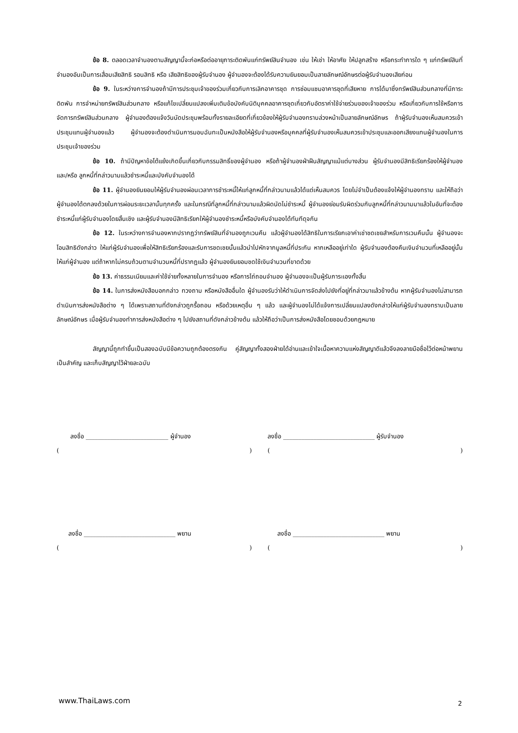ข้อ 8. ตลอดเวลาจำนองตามสัญญานี้จะก่อหรือต่ออายุภาระติดพันแก่ทรัพย์สินจำนอง เช่น ให้เช่า ให้อาศัย ให้ปลูกสร้าง หรือกระทำการใด ๆ แก่ทรัพย์สินที่จำนองอันเป็นการเสื่อมเสียสิทธิ รอนสิทธิ หรือ เสียสิทธิของผู้รับจำนอง ผู้จำนองจะต้องได้รับความยินยอมเป็นลายลักษณ์อักษรต่อผู้รับจำนองเสียก่อน
ข้อ 9. ในระหว่างการจำนองถ้ามีการประชุมเจ้าของร่วมเกี่ยวกับการเลิกอาคารชุด การซ่อมแซมอาคารชุดที่เสียหาย การได้มาซึ่งทรัพย์สินส่วนกลางที่มีภาระติดพัน การจำหน่ายทรัพย์สินส่วนกลาง หรือแก้ไขเปลี่ยนแปลงเพิ่มเติมข้อบังคับนิติบุคคลอาคารชุดเกี่ยวกับอัตราค่าใช้จ่ายร่วมของเจ้าของร่วม หรือเกี่ยวกับการใช้หรือการจัดการทรัพย์สินส่วนกลาง ผู้จำนองต้องแจ้งวันนัดประชุมพร้อมทั้งรายละเอียดที่เกี่ยวข้องให้ผู้รับจำนองทราบล่วงหน้าเป็นลายลักษณ์อักษร ถ้าผู้รับจำนองเห็นสมควรเข้าประชุมแทนผู้จำนองแล้ว ผู้จำนองจะต้องดำเนินการมอบฉันทะเป็นหนังสือให้ผู้รับจำนองหรือบุคคลที่ผู้รับจำนองเห็นสมควรเข้าประชุมและออกเสียงแทนผู้จำนองในการประชุมเจ้าของร่วม
ข้อ 10. ถ้ามีปัญหาข้อโต้แย้งเกิดขึ้นเกี่ยวกับกรรมสิทธิ์ของผู้จำนอง หรือถ้าผู้จำนองฝ่าฝืนสัญญาแม้แต่บางส่วน ผู้รับจำนองมีสิทธิเรียกร้องให้ผู้จำนอง และ/หรือ ลูกหนี้ที่กล่าวนามแล้วชำระหนี้และบังคับจำนองได้
ข้อ 11. ผู้จำนองยินยอมให้ผู้รับจำนองผ่อนเวลาการชำระหนี้ให้แก่ลูกหนี้ที่กล่าวนามแล้วได้แต่เห็นสมควร โดยไม่จำเป็นต้องแจ้งให้ผู้จำนองทราบ และให้ถือว่าผู้จำนองได้ตกลงด้วยในการผ่อนระยะเวลานั้นทุกครั้ง และในกรณีที่ลูกหนี้ที่กล่าวนามแล้วผิดนัดไม่ชำระหนี้ ผู้จำนองย่อมรับผิดร่วมกับลูกหนี้ที่กล่าวนามมาแล้วในอันที่จะต้องชำระหนี้แก่ผู้รับจำนองโดยสิ้นเชิง และผู้รับจำนองมีสิทธิเรียกให้ผู้จำนองชำระหนี้หรือบังคับจำนองได้ทันทีดุจกัน
ข้อ 12. ในระหว่างการจำนองหากปรากฏว่าทรัพย์สินที่จำนองถูกเวนคืน แล้วผู้จำนองได้สิทธิในการเรียกเอาค่าเช่าชดเชยสำหรับการเวนคืนนั้น ผู้จำนองจะโอนสิทธิดังกล่าว ให้แก่ผู้รับจำนองเพื่อให้สิทธิเรียกร้องและรับการชดเชยนั้นแล้วนำไปหักจากมูลหนี้ที่ประกัน หากเหลืออยู่เท่าใด ผู้รับจำนองต้องคืนเงินจำนวนที่เหลืออยู่นั้นให้แก่ผู้จำนอง แต่ถ้าหากไม่ครบถ้วนตามจำนวนหนี้ที่ปรากฏแล้ว ผู้จำนองยินยอมชดใช้เงินจำนวนที่ขาดด้วย
ข้อ 13. ค่าธรรมเนียมและค่าใช้จ่ายทั้งหลายในการจำนอง หรือการไถ่ถอนจำนอง ผู้จำนองจะเป็นผู้รับภาระเองทั้งสิ้น
ข้อ 14. ในการส่งหนังสือบอกกล่าว ทวงถาม หรือหนังสืออื่นใด ผู้จำนองรับว่าให้ดำเนินการจัดส่งไปยังที่อยู่ที่กล่าวมาแล้วข้างต้น หากผู้รับจำนองไม่สามารถดำเนินการส่งหนังสือต่าง ๆ ได้เพราะสถานที่ดังกล่าวถูกรื้อถอน หรือด้วยเหตุอื่น ๆ แล้ว และผู้จำนองไม่ได้แจ้งการเปลี่ยนแปลงดังกล่าวให้แก่ผู้รับจำนองทราบเป็นลายลักษณ์อักษร เมื่อผู้รับจำนองทำการส่งหนังสือต่าง ๆ ไปยังสถานที่ดังกล่าวข้างต้น แล้วให้ถือว่าเป็นการส่งหนังสือโดยชอบด้วยกฎหมาย
สัญญานี้ถูกทำขึ้นเป็นสองฉบับมีข้อความถูกต้องตรงกัน คู่สัญญาทั้งสองฝ่ายได้อ่านและเข้าใจเนื้อหาความแห่งสัญญาดีแล้วจึงลงลายมือชื่อไว้ต่อหน้าพยานเป็นสำคัญ และเก็บสัญญาไว้ฝ่ายละฉบับ
ลงชื่อ ___________________________ ผู้จำนอง
()
ลงชื่อ ______________________________ ผู้รับจำนอง
()
ลงชื่อ ______________________________ พยาน
()
ลงชื่อ ______________________________ พยาน
()
www.ThaiLaws.com 2